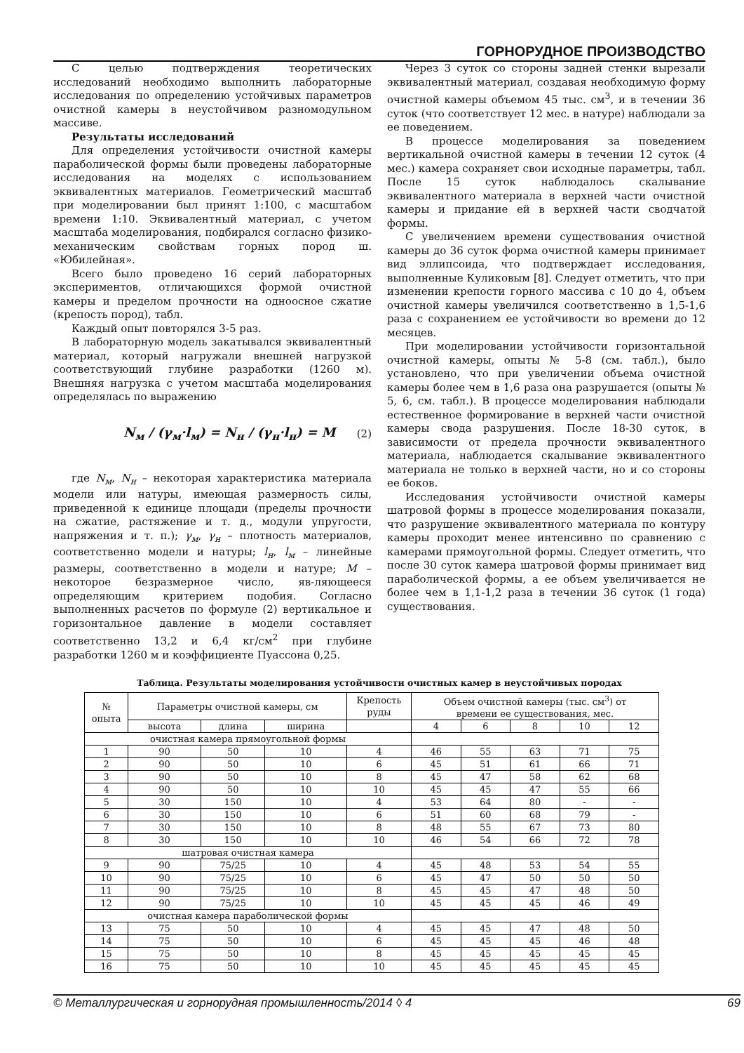ГОРНОРУДНОЕ ПРОИЗВОДСТВО
С целью подтверждения теоретических исследований необходимо выполнить лабораторные исследования по определению устойчивых параметров очистной камеры в неустойчивом разномодульном массиве.
Результаты исследований
Для определения устойчивости очистной камеры параболической формы были проведены лабораторные исследования на моделях с использованием эквивалентных материалов. Геометрический масштаб при моделировании был принят 1:100, с масштабом времени 1:10. Эквивалентный материал, с учетом масштаба моделирования, подбирался согласно физико-механическим свойствам горных пород ш. «Юбилейная».
Всего было проведено 16 серий лабораторных экспериментов, отличающихся формой очистной камеры и пределом прочности на одноосное сжатие (крепость пород), табл.
Каждый опыт повторялся 3-5 раз.
В лабораторную модель закатывался эквивалентный материал, который нагружали внешней нагрузкой соответствующий глубине разработки (1260 м). Внешняя нагрузка с учетом масштаба моделирования определялась по выражению
N<sub>м</sub> / (γ<sub>м</sub>·l<sub>м</sub>) = N<sub>н</sub> / (γ<sub>н</sub>·l<sub>н</sub>) = M (2)
где N<sub>м</sub>, N<sub>н</sub> – некоторая характеристика материала модели или натуры, имеющая размерность силы, приведенной к единице площади (пределы прочности на сжатие, растяжение и т. д., модули упругости, напряжения и т. п.); γ<sub>м</sub>, γ<sub>н</sub> – плотность материалов, соответственно модели и натуры; l<sub>н</sub>, l<sub>м</sub> – линейные размеры, соответственно в модели и натуре; M – некоторое безразмерное число, яв-ляющееся определяющим критерием подобия. Согласно выполненных расчетов по формуле (2) вертикальное и горизонтальное давление в модели составляет соответственно 13,2 и 6,4 кг/см<sup>2</sup> при глубине разработки 1260 м и коэффициенте Пуассона 0,25.
Через 3 суток со стороны задней стенки вырезали эквивалентный материал, создавая необходимую форму очистной камеры объемом 45 тыс. см<sup>3</sup>, и в течении 36 суток (что соответствует 12 мес. в натуре) наблюдали за ее поведением.
В процессе моделирования за поведением вертикальной очистной камеры в течении 12 суток (4 мес.) камера сохраняет свои исходные параметры, табл. После 15 суток наблюдалось скалывание эквивалентного материала в верхней части очистной камеры и придание ей в верхней части сводчатой формы.
С увеличением времени существования очистной камеры до 36 суток форма очистной камеры принимает вид эллипсоида, что подтверждает исследования, выполненные Куликовым [8]. Следует отметить, что при изменении крепости горного массива с 10 до 4, объем очистной камеры увеличился соответственно в 1,5-1,6 раза с сохранением ее устойчивости во времени до 12 месяцев.
При моделировании устойчивости горизонтальной очистной камеры, опыты № 5-8 (см. табл.), было установлено, что при увеличении объема очистной камеры более чем в 1,6 раза она разрушается (опыты № 5, 6, см. табл.). В процессе моделирования наблюдали естественное формирование в верхней части очистной камеры свода разрушения. После 18-30 суток, в зависимости от предела прочности эквивалентного материала, наблюдается скалывание эквивалентного материала не только в верхней части, но и со стороны ее боков.
Исследования устойчивости очистной камеры шатровой формы в процессе моделирования показали, что разрушение эквивалентного материала по контуру камеры проходит менее интенсивно по сравнению с камерами прямоугольной формы. Следует отметить, что после 30 суток камера шатровой формы принимает вид параболической формы, а ее объем увеличивается не более чем в 1,1-1,2 раза в течении 36 суток (1 года) существования.
Таблица. Результаты моделирования устойчивости очистных камер в неустойчивых породах
| № опыта | Параметры очистной камеры, см | | | Крепость руды | Объем очистной камеры (тыс. см<sup>3</sup>) от времени ее существования, мес. | | | | |
| --- | --- | --- | --- | --- | --- | --- | --- | --- | --- |
| | высота | длина | ширина | | 4 | 6 | 8 | 10 | 12 |
| очистная камера прямоугольной формы | | | | | | | | | |
| 1 | 90 | 50 | 10 | 4 | 46 | 55 | 63 | 71 | 75 |
| 2 | 90 | 50 | 10 | 6 | 45 | 51 | 61 | 66 | 71 |
| 3 | 90 | 50 | 10 | 8 | 45 | 47 | 58 | 62 | 68 |
| 4 | 90 | 50 | 10 | 10 | 45 | 45 | 47 | 55 | 66 |
| 5 | 30 | 150 | 10 | 4 | 53 | 64 | 80 | - | - |
| 6 | 30 | 150 | 10 | 6 | 51 | 60 | 68 | 79 | - |
| 7 | 30 | 150 | 10 | 8 | 48 | 55 | 67 | 73 | 80 |
| 8 | 30 | 150 | 10 | 10 | 46 | 54 | 66 | 72 | 78 |
| шатровая очистная камера | | | | | | | | | |
| 9 | 90 | 75/25 | 10 | 4 | 45 | 48 | 53 | 54 | 55 |
| 10 | 90 | 75/25 | 10 | 6 | 45 | 47 | 50 | 50 | 50 |
| 11 | 90 | 75/25 | 10 | 8 | 45 | 45 | 47 | 48 | 50 |
| 12 | 90 | 75/25 | 10 | 10 | 45 | 45 | 45 | 46 | 49 |
| очистная камера параболической формы | | | | | | | | | |
| 13 | 75 | 50 | 10 | 4 | 45 | 45 | 47 | 48 | 50 |
| 14 | 75 | 50 | 10 | 6 | 45 | 45 | 45 | 46 | 48 |
| 15 | 75 | 50 | 10 | 8 | 45 | 45 | 45 | 45 | 45 |
| 16 | 75 | 50 | 10 | 10 | 45 | 45 | 45 | 45 | 45 |
© Металлургическая и горнорудная промышленность/2014 ◊ 4 69